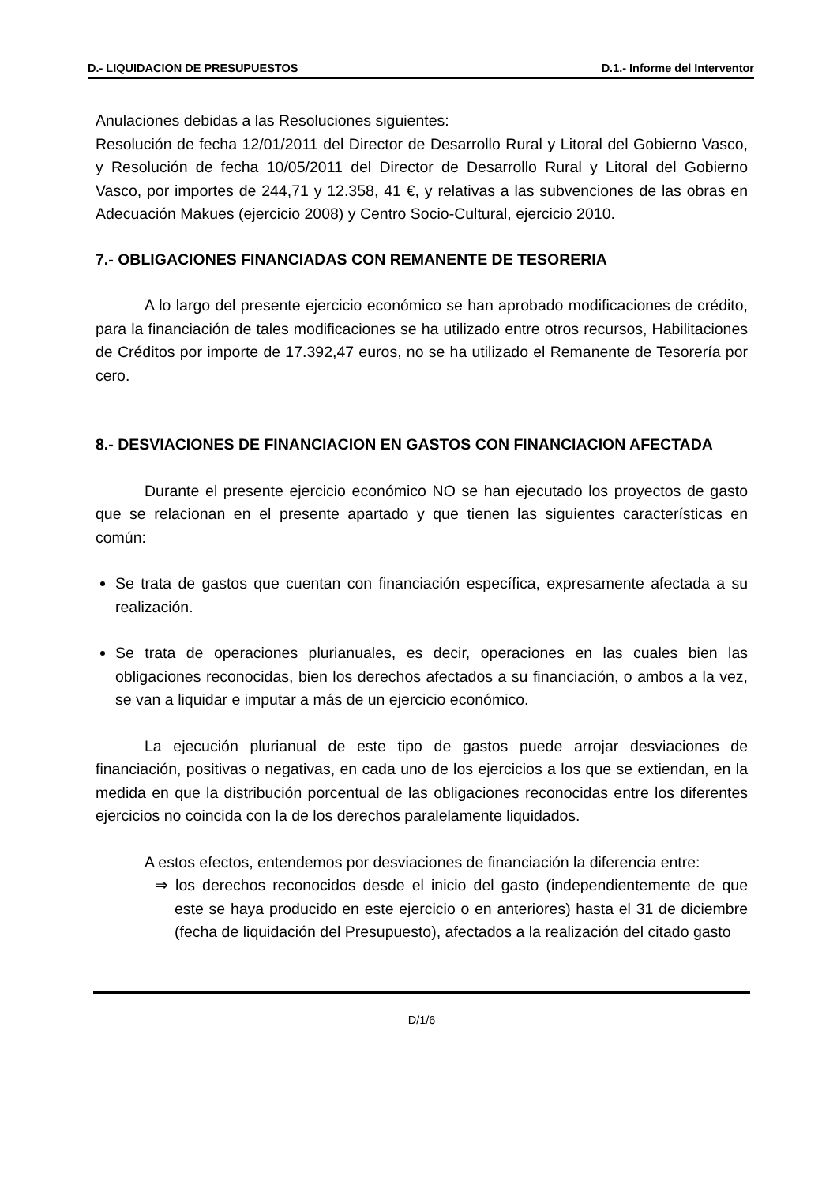D.- LIQUIDACION DE PRESUPUESTOS D.1.- Informe del Interventor
Anulaciones debidas a las Resoluciones siguientes:
Resolución de fecha 12/01/2011 del Director de Desarrollo Rural y Litoral del Gobierno Vasco, y Resolución de fecha 10/05/2011 del Director de Desarrollo Rural y Litoral del Gobierno Vasco, por importes de 244,71 y 12.358, 41 €, y relativas a las subvenciones de las obras en Adecuación Makues (ejercicio 2008) y Centro Socio-Cultural, ejercicio 2010.
7.- OBLIGACIONES FINANCIADAS CON REMANENTE DE TESORERIA
A lo largo del presente ejercicio económico se han aprobado modificaciones de crédito, para la financiación de tales modificaciones se ha utilizado entre otros recursos, Habilitaciones de Créditos por importe de 17.392,47 euros, no se ha utilizado el Remanente de Tesorería por cero.
8.- DESVIACIONES DE FINANCIACION EN GASTOS CON FINANCIACION AFECTADA
Durante el presente ejercicio económico NO se han ejecutado los proyectos de gasto que se relacionan en el presente apartado y que tienen las siguientes características en común:
Se trata de gastos que cuentan con financiación específica, expresamente afectada a su realización.
Se trata de operaciones plurianuales, es decir, operaciones en las cuales bien las obligaciones reconocidas, bien los derechos afectados a su financiación, o ambos a la vez, se van a liquidar e imputar a más de un ejercicio económico.
La ejecución plurianual de este tipo de gastos puede arrojar desviaciones de financiación, positivas o negativas, en cada uno de los ejercicios a los que se extiendan, en la medida en que la distribución porcentual de las obligaciones reconocidas entre los diferentes ejercicios no coincida con la de los derechos paralelamente liquidados.
A estos efectos, entendemos por desviaciones de financiación la diferencia entre:
⇒ los derechos reconocidos desde el inicio del gasto (independientemente de que este se haya producido en este ejercicio o en anteriores) hasta el 31 de diciembre (fecha de liquidación del Presupuesto), afectados a la realización del citado gasto
D/1/6